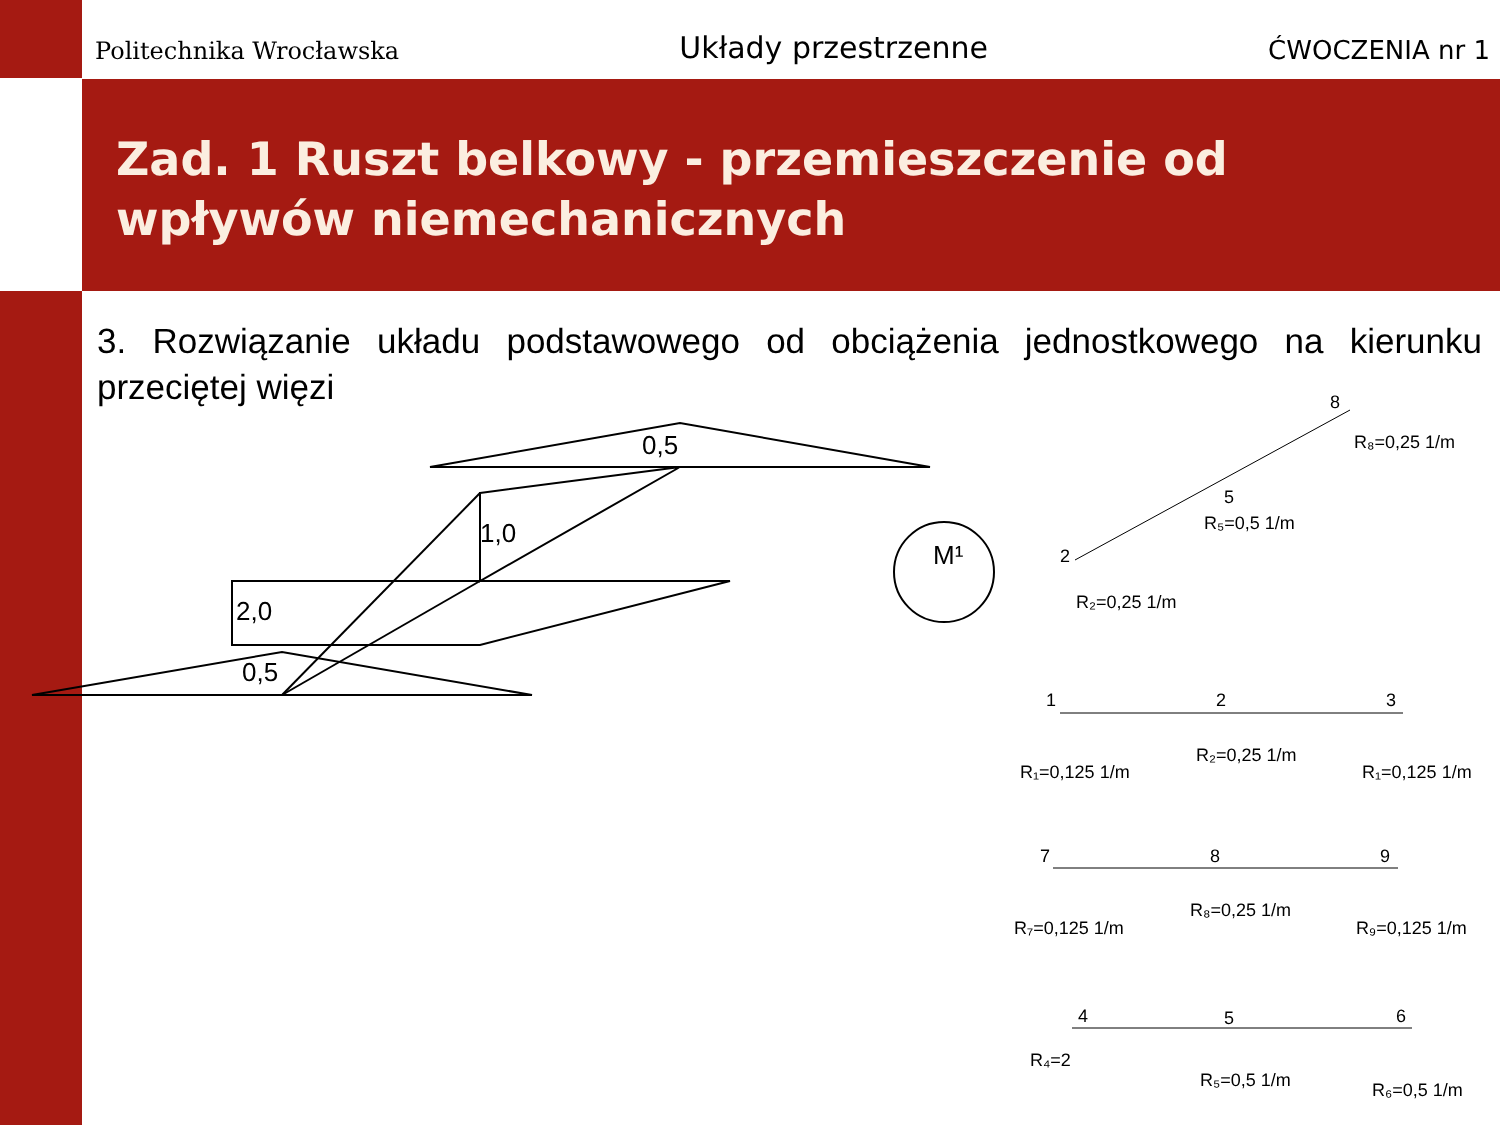Politechnika Wrocławska Układy przestrzenne ĆWOCZENIA nr 1
Zad. 1 Ruszt belkowy - przemieszczenie od wpływów niemechanicznych
3. Rozwiązanie układu podstawowego od obciążenia jednostkowego na kierunku przeciętej więzi
0,5
1,0
2,0
0,5
M¹
8
R₈=0,25 1/m
5
R₅=0,5 1/m
2
R₂=0,25 1/m
1 2 3
R₁=0,125 1/m
R₂=0,25 1/m
R₁=0,125 1/m
7 8 9
R₇=0,125 1/m
R₈=0,25 1/m
R₉=0,125 1/m
4 5 6
R₄=2
R₅=0,5 1/m R₆=0,5 1/m